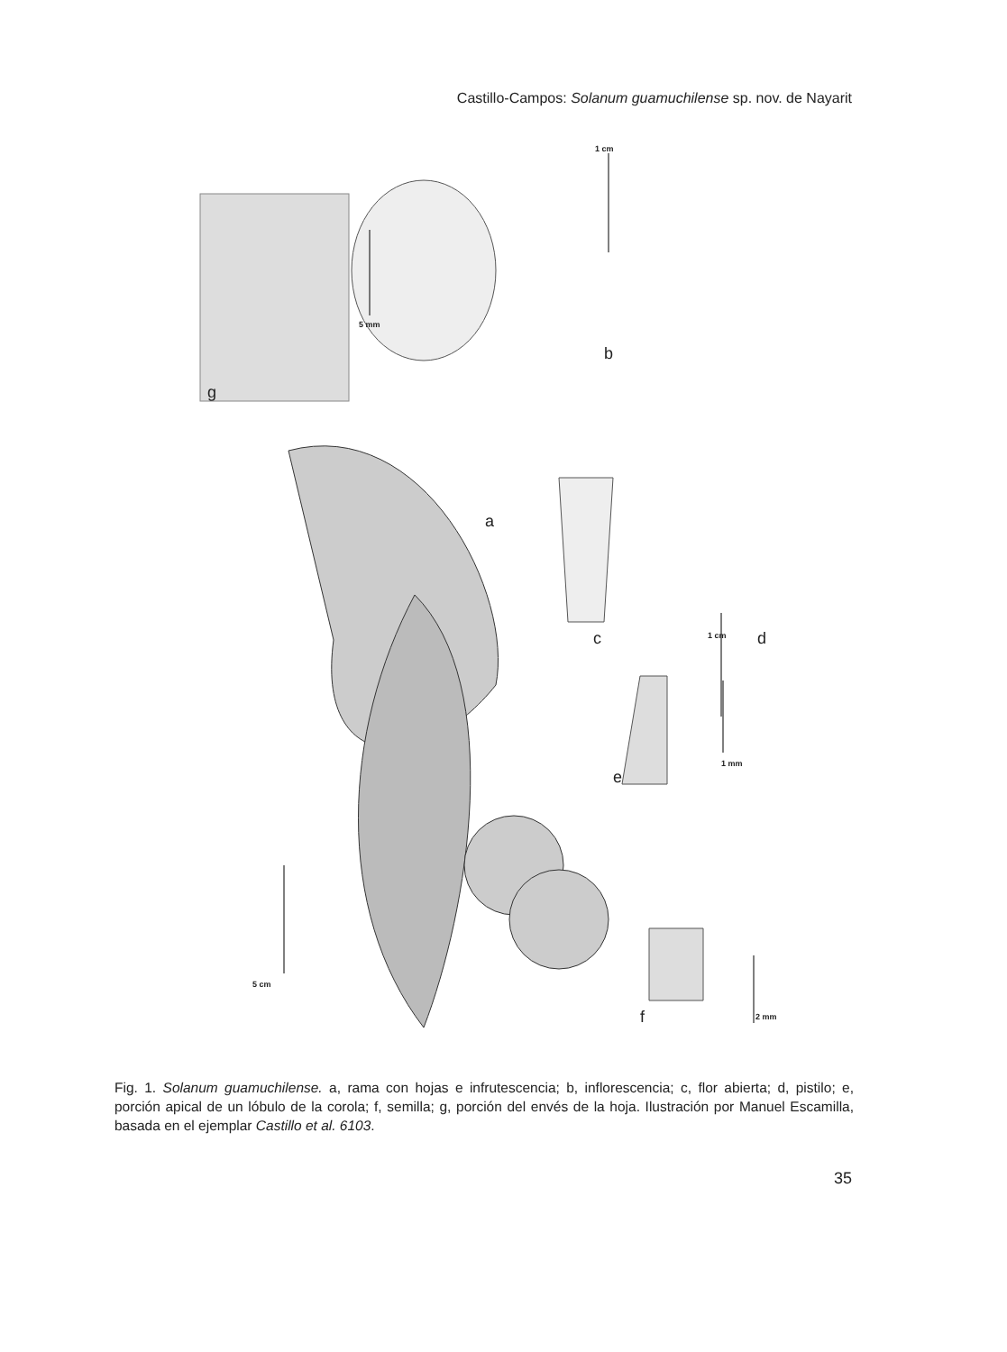Castillo-Campos: Solanum guamuchilense sp. nov. de Nayarit
g
5 mm
1 cm
b
a
c d 1 cm
1 mm
e
5 cm
f 2 mm
Fig. 1. Solanum guamuchilense. a, rama con hojas e infrutescencia; b, inflorescencia; c, flor abierta; d, pistilo; e, porción apical de un lóbulo de la corola; f, semilla; g, porción del envés de la hoja. Ilustración por Manuel Escamilla, basada en el ejemplar Castillo et al. 6103.
35